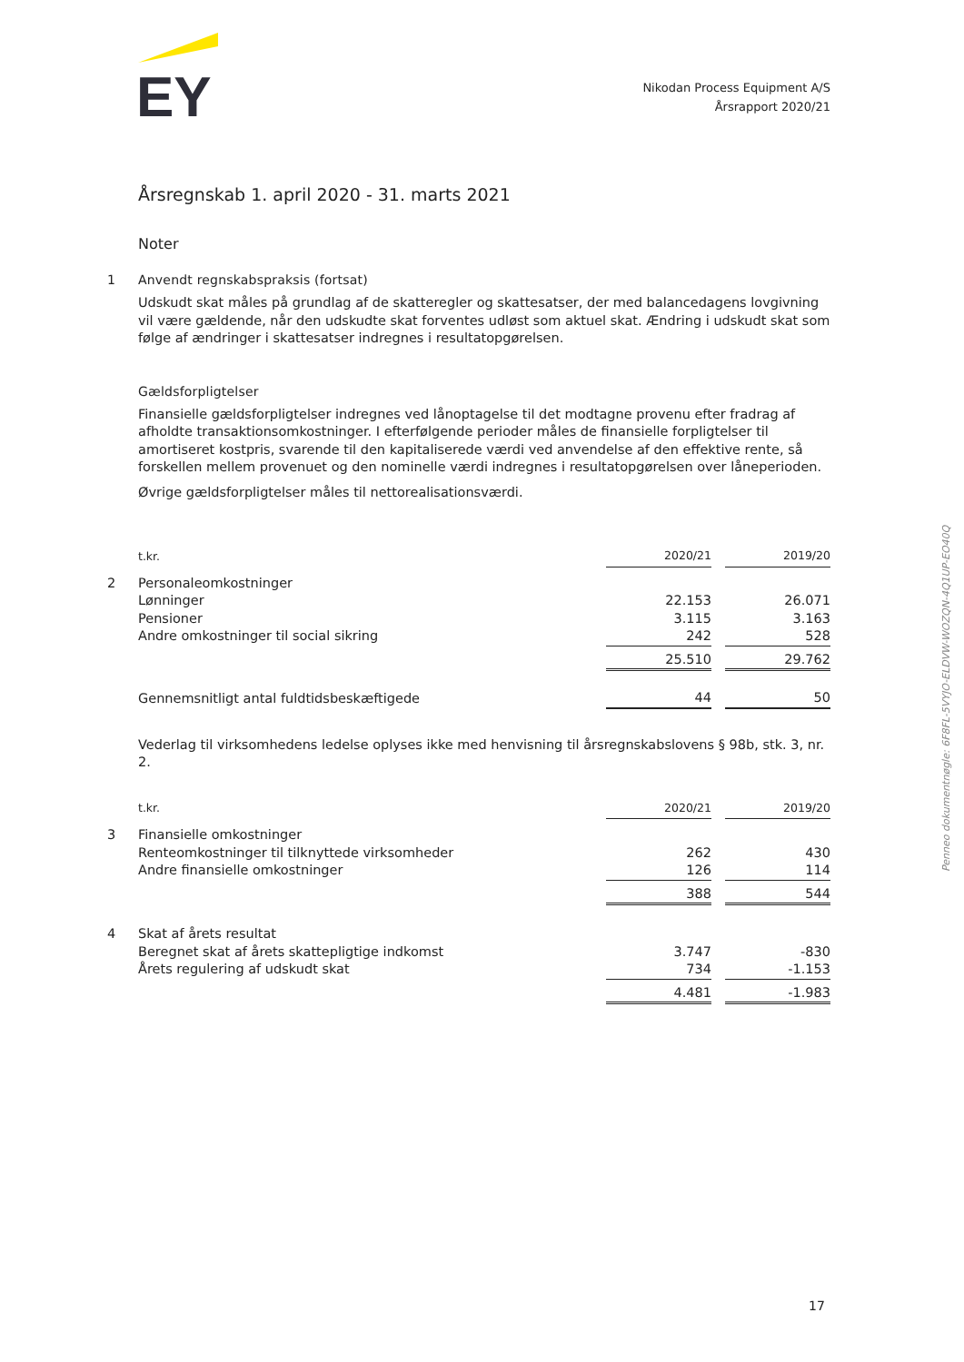EY
Nikodan Process Equipment A/S
Årsrapport 2020/21
Årsregnskab 1. april 2020 - 31. marts 2021
Noter
1
Anvendt regnskabspraksis (fortsat)
Udskudt skat måles på grundlag af de skatteregler og skattesatser, der med balancedagens lovgivning vil være gældende, når den udskudte skat forventes udløst som aktuel skat. Ændring i udskudt skat som følge af ændringer i skattesatser indregnes i resultatopgørelsen.
Gældsforpligtelser
Finansielle gældsforpligtelser indregnes ved lånoptagelse til det modtagne provenu efter fradrag af afholdte transaktionsomkostninger. I efterfølgende perioder måles de finansielle forpligtelser til amortiseret kostpris, svarende til den kapitaliserede værdi ved anvendelse af den effektive rente, så forskellen mellem provenuet og den nominelle værdi indregnes i resultatopgørelsen over låneperioden.
Øvrige gældsforpligtelser måles til nettorealisationsværdi.
| t.kr. | 2020/21 | | 2019/20 |
| 2 Personaleomkostninger | | | |
| Lønninger | 22.153 | | 26.071 |
| Pensioner | 3.115 | | 3.163 |
| Andre omkostninger til social sikring | 242 | | 528 |
| | 25.510 | | 29.762 |
| Gennemsnitligt antal fuldtidsbeskæftigede | 44 | | 50 |
Vederlag til virksomhedens ledelse oplyses ikke med henvisning til årsregnskabslovens § 98b, stk. 3, nr. 2.
| t.kr. | 2020/21 | | 2019/20 |
| 3 Finansielle omkostninger | | | |
| Renteomkostninger til tilknyttede virksomheder | 262 | | 430 |
| Andre finansielle omkostninger | 126 | | 114 |
| | 388 | | 544 |
| 4 Skat af årets resultat | | | |
| Beregnet skat af årets skattepligtige indkomst | 3.747 | | -830 |
| Årets regulering af udskudt skat | 734 | | -1.153 |
| | 4.481 | | -1.983 |
Penneo dokumentnøgle: 6F8FL-5VYJO-ELDVW-WOZQN-4Q1UP-EO40Q
17